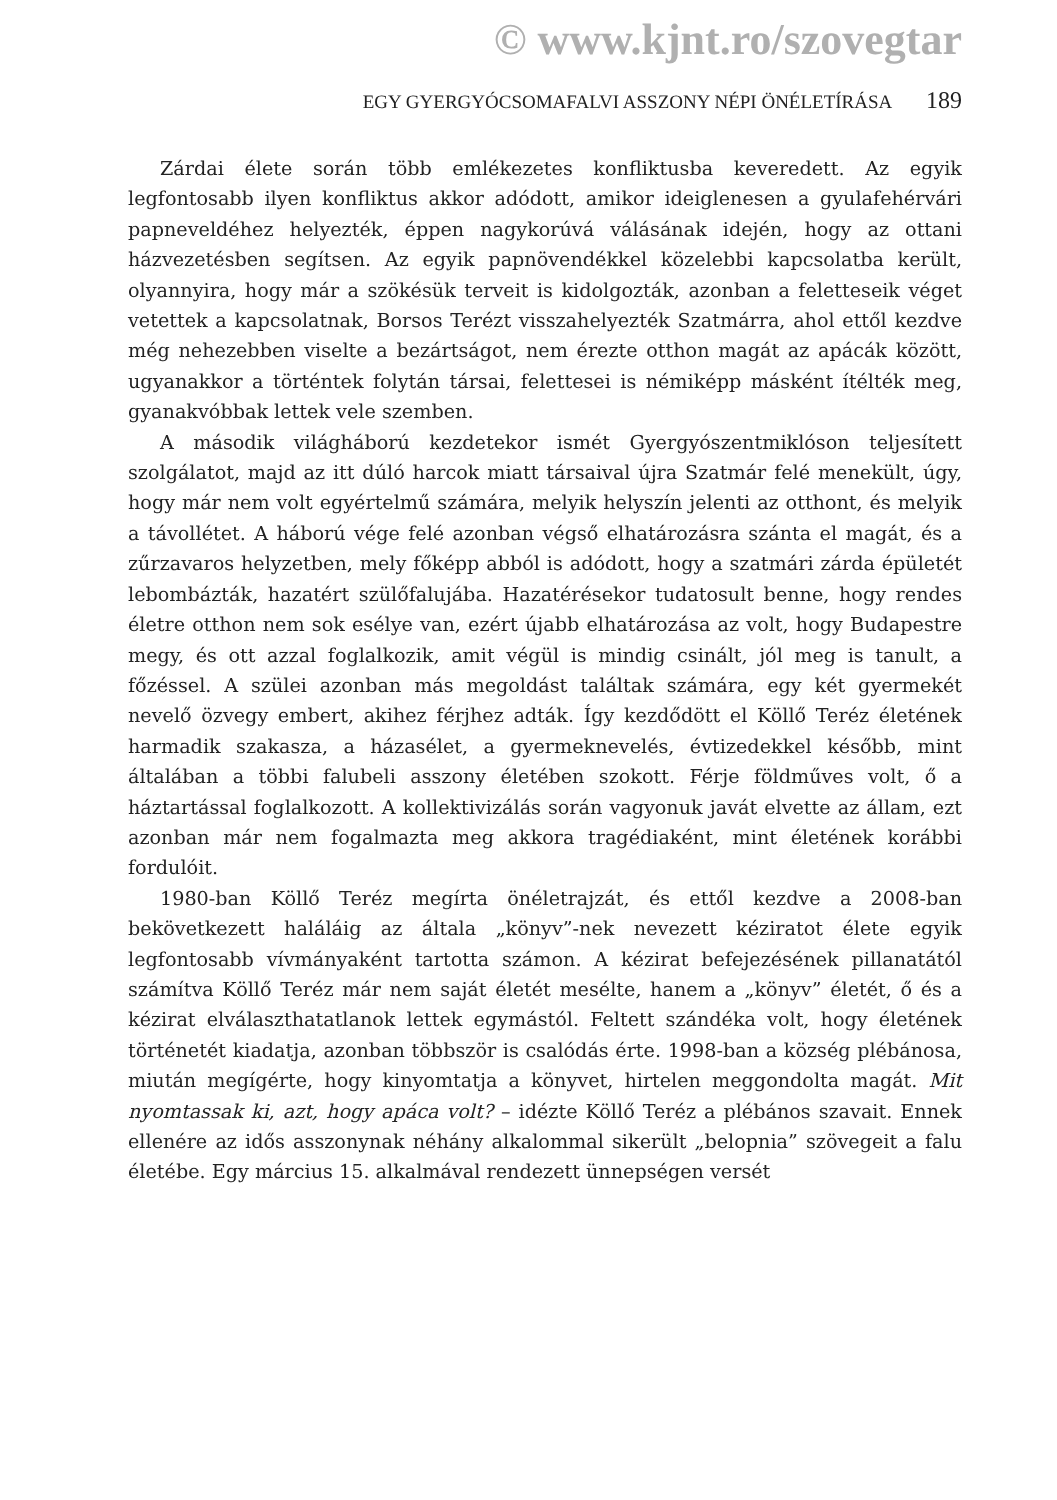© www.kjnt.ro/szovegtar
EGY GYERGYÓCSOMAFALVI ASSZONY NÉPI ÖNÉLETÍRÁSA 189
Zárdai élete során több emlékezetes konfliktusba keveredett. Az egyik legfontosabb ilyen konfliktus akkor adódott, amikor ideiglenesen a gyulafehérvári papneveldéhez helyezték, éppen nagykorúvá válásának idején, hogy az ottani házvezetésben segítsen. Az egyik papnövendékkel közelebbi kapcsolatba került, olyannyira, hogy már a szökésük terveit is kidolgozták, azonban a feletteseik véget vetettek a kapcsolatnak, Borsos Terézt visszahelyezték Szatmárra, ahol ettől kezdve még nehezebben viselte a bezártságot, nem érezte otthon magát az apácák között, ugyanakkor a történtek folytán társai, felettesei is némiképp másként ítélték meg, gyanakvóbbak lettek vele szemben.
A második világháború kezdetekor ismét Gyergyószentmiklóson teljesített szolgálatot, majd az itt dúló harcok miatt társaival újra Szatmár felé menekült, úgy, hogy már nem volt egyértelmű számára, melyik helyszín jelenti az otthont, és melyik a távollétet. A háború vége felé azonban végső elhatározásra szánta el magát, és a zűrzavaros helyzetben, mely főképp abból is adódott, hogy a szatmári zárda épületét lebombázták, hazatért szülőfalujába. Hazatérésekor tudatosult benne, hogy rendes életre otthon nem sok esélye van, ezért újabb elhatározása az volt, hogy Budapestre megy, és ott azzal foglalkozik, amit végül is mindig csinált, jól meg is tanult, a főzéssel. A szülei azonban más megoldást találtak számára, egy két gyermekét nevelő özvegy embert, akihez férjhez adták. Így kezdődött el Köllő Teréz életének harmadik szakasza, a házasélet, a gyermeknevelés, évtizedekkel később, mint általában a többi falubeli asszony életében szokott. Férje földműves volt, ő a háztartással foglalkozott. A kollektivizálás során vagyonuk javát elvette az állam, ezt azonban már nem fogalmazta meg akkora tragédiaként, mint életének korábbi fordulóit.
1980-ban Köllő Teréz megírta önéletrajzát, és ettől kezdve a 2008-ban bekövetkezett haláláig az általa „könyv”-nek nevezett kéziratot élete egyik legfontosabb vívmányaként tartotta számon. A kézirat befejezésének pillanatától számítva Köllő Teréz már nem saját életét mesélte, hanem a „könyv” életét, ő és a kézirat elválaszthatatlanok lettek egymástól. Feltett szándéka volt, hogy életének történetét kiadatja, azonban többször is csalódás érte. 1998-ban a község plébánosa, miután megígérte, hogy kinyomtatja a könyvet, hirtelen meggondolta magát. Mit nyomtassak ki, azt, hogy apáca volt? – idézte Köllő Teréz a plébános szavait. Ennek ellenére az idős asszonynak néhány alkalommal sikerült „belopnia” szövegeit a falu életébe. Egy március 15. alkalmával rendezett ünnepségen versét